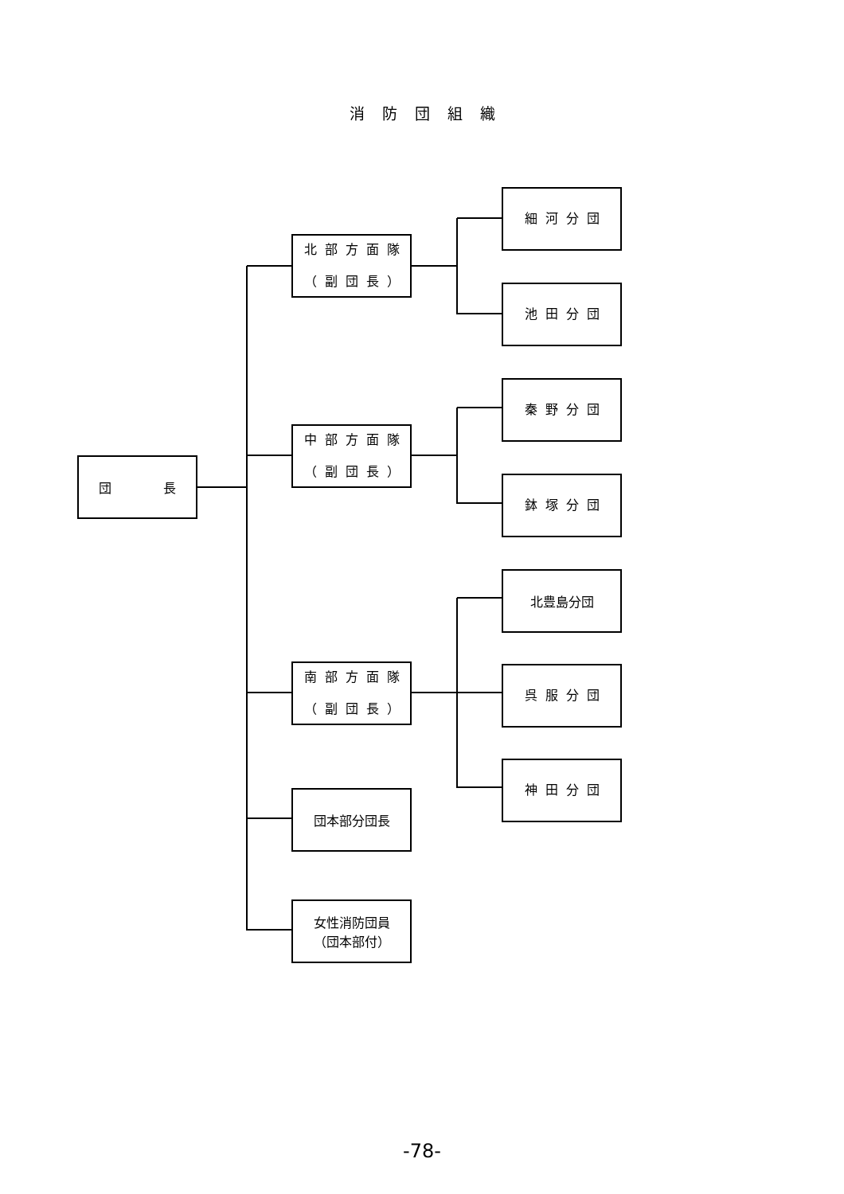消防団組織
団 長
北部方面隊
（副団長）
中部方面隊
（副団長）
南部方面隊
（副団長）
団本部分団長
女性消防団員
（団本部付）
細河分団
池田分団
秦野分団
鉢塚分団
北豊島分団
呉服分団
神田分団
-78-